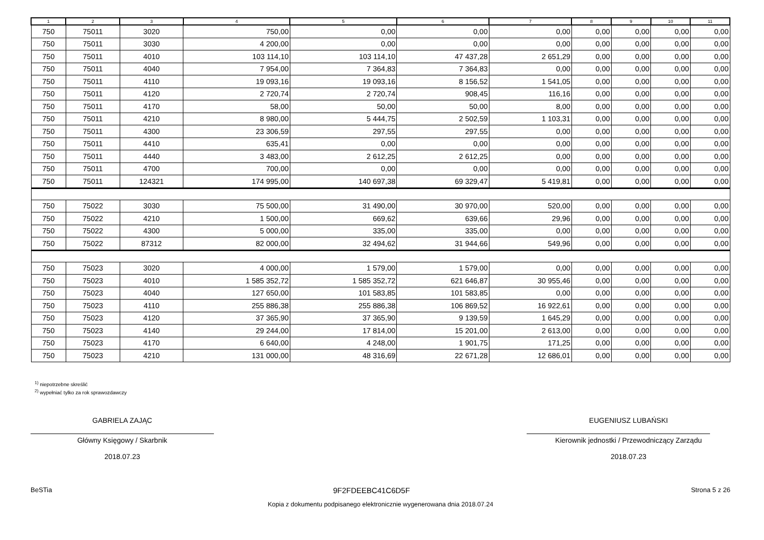| 1 | 2 | 3 | 4 | 5 | 6 | 7 | 8 | 9 | 10 | 11 |
| --- | --- | --- | --- | --- | --- | --- | --- | --- | --- | --- |
| 750 | 75011 | 3020 | 750,00 | 0,00 | 0,00 | 0,00 | 0,00 | 0,00 | 0,00 | 0,00 |
| 750 | 75011 | 3030 | 4 200,00 | 0,00 | 0,00 | 0,00 | 0,00 | 0,00 | 0,00 | 0,00 |
| 750 | 75011 | 4010 | 103 114,10 | 103 114,10 | 47 437,28 | 2 651,29 | 0,00 | 0,00 | 0,00 | 0,00 |
| 750 | 75011 | 4040 | 7 954,00 | 7 364,83 | 7 364,83 | 0,00 | 0,00 | 0,00 | 0,00 | 0,00 |
| 750 | 75011 | 4110 | 19 093,16 | 19 093,16 | 8 156,52 | 1 541,05 | 0,00 | 0,00 | 0,00 | 0,00 |
| 750 | 75011 | 4120 | 2 720,74 | 2 720,74 | 908,45 | 116,16 | 0,00 | 0,00 | 0,00 | 0,00 |
| 750 | 75011 | 4170 | 58,00 | 50,00 | 50,00 | 8,00 | 0,00 | 0,00 | 0,00 | 0,00 |
| 750 | 75011 | 4210 | 8 980,00 | 5 444,75 | 2 502,59 | 1 103,31 | 0,00 | 0,00 | 0,00 | 0,00 |
| 750 | 75011 | 4300 | 23 306,59 | 297,55 | 297,55 | 0,00 | 0,00 | 0,00 | 0,00 | 0,00 |
| 750 | 75011 | 4410 | 635,41 | 0,00 | 0,00 | 0,00 | 0,00 | 0,00 | 0,00 | 0,00 |
| 750 | 75011 | 4440 | 3 483,00 | 2 612,25 | 2 612,25 | 0,00 | 0,00 | 0,00 | 0,00 | 0,00 |
| 750 | 75011 | 4700 | 700,00 | 0,00 | 0,00 | 0,00 | 0,00 | 0,00 | 0,00 | 0,00 |
| 750 | 75011 | 124321 | 174 995,00 | 140 697,38 | 69 329,47 | 5 419,81 | 0,00 | 0,00 | 0,00 | 0,00 |
| 750 | 75022 | 3030 | 75 500,00 | 31 490,00 | 30 970,00 | 520,00 | 0,00 | 0,00 | 0,00 | 0,00 |
| 750 | 75022 | 4210 | 1 500,00 | 669,62 | 639,66 | 29,96 | 0,00 | 0,00 | 0,00 | 0,00 |
| 750 | 75022 | 4300 | 5 000,00 | 335,00 | 335,00 | 0,00 | 0,00 | 0,00 | 0,00 | 0,00 |
| 750 | 75022 | 87312 | 82 000,00 | 32 494,62 | 31 944,66 | 549,96 | 0,00 | 0,00 | 0,00 | 0,00 |
| 750 | 75023 | 3020 | 4 000,00 | 1 579,00 | 1 579,00 | 0,00 | 0,00 | 0,00 | 0,00 | 0,00 |
| 750 | 75023 | 4010 | 1 585 352,72 | 1 585 352,72 | 621 646,87 | 30 955,46 | 0,00 | 0,00 | 0,00 | 0,00 |
| 750 | 75023 | 4040 | 127 650,00 | 101 583,85 | 101 583,85 | 0,00 | 0,00 | 0,00 | 0,00 | 0,00 |
| 750 | 75023 | 4110 | 255 886,38 | 255 886,38 | 106 869,52 | 16 922,61 | 0,00 | 0,00 | 0,00 | 0,00 |
| 750 | 75023 | 4120 | 37 365,90 | 37 365,90 | 9 139,59 | 1 645,29 | 0,00 | 0,00 | 0,00 | 0,00 |
| 750 | 75023 | 4140 | 29 244,00 | 17 814,00 | 15 201,00 | 2 613,00 | 0,00 | 0,00 | 0,00 | 0,00 |
| 750 | 75023 | 4170 | 6 640,00 | 4 248,00 | 1 901,75 | 171,25 | 0,00 | 0,00 | 0,00 | 0,00 |
| 750 | 75023 | 4210 | 131 000,00 | 48 316,69 | 22 671,28 | 12 686,01 | 0,00 | 0,00 | 0,00 | 0,00 |
<sup>1)</sup> niepotrzebne skreślić
<sup>2)</sup> wypełniać tylko za rok sprawozdawczy
GABRIELA ZAJĄC
Główny Księgowy / Skarbnik
2018.07.23
EUGENIUSZ LUBAŃSKI
Kierownik jednostki / Przewodniczący Zarządu
2018.07.23
BeSTia 9F2FDEEBC41C6D5F Strona 5 z 26
Kopia z dokumentu podpisanego elektronicznie wygenerowana dnia 2018.07.24